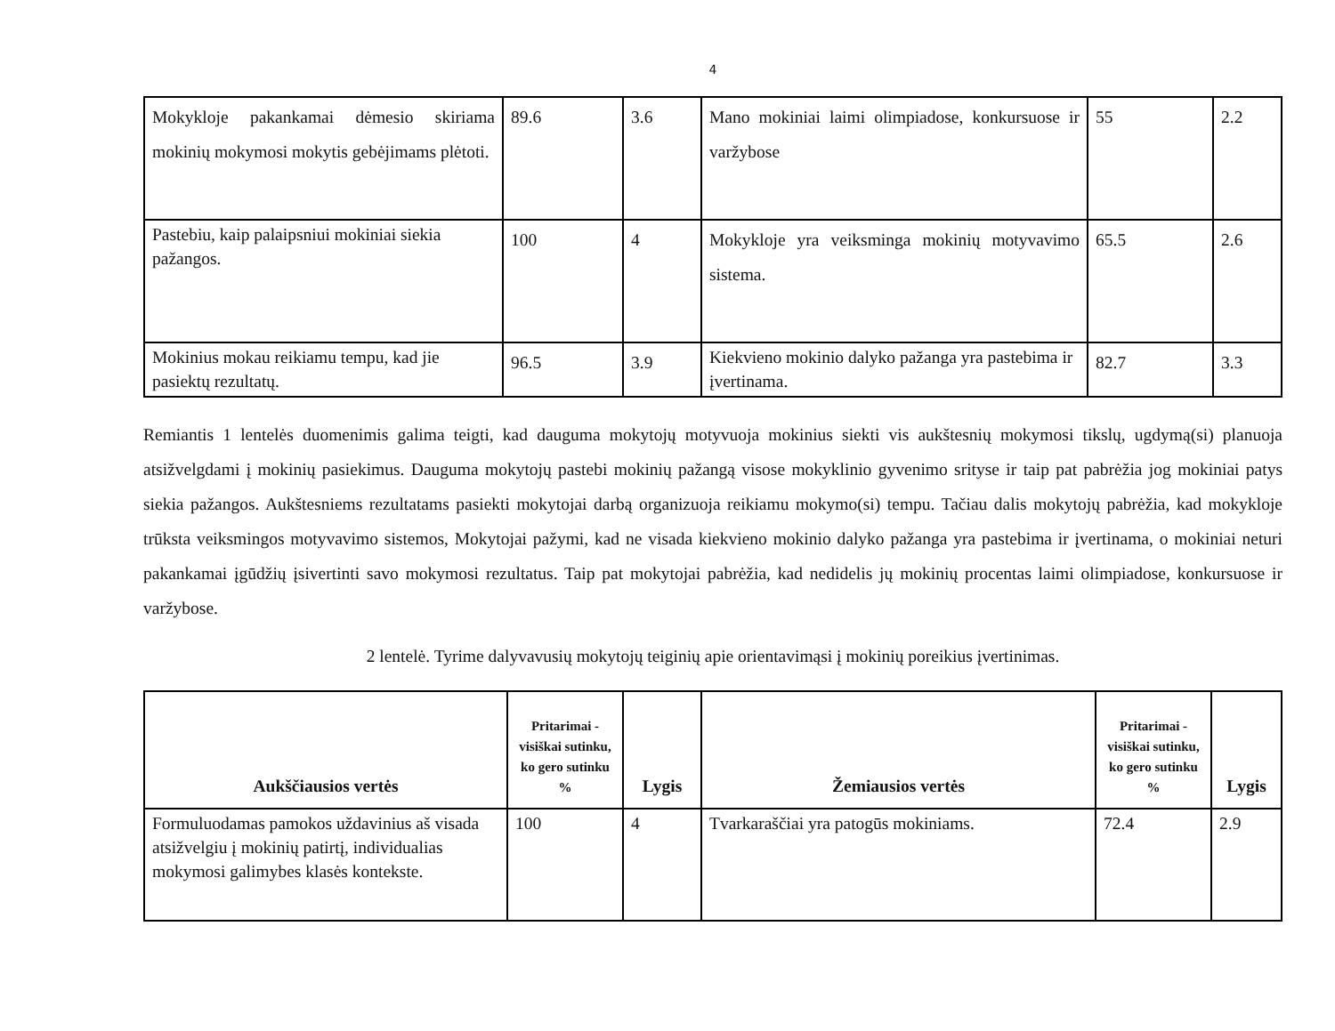4
| Mokykloje pakankamai dėmesio skiriama mokinių mokymosi mokytis gebėjimams plėtoti. | 89.6 | 3.6 | Mano mokiniai laimi olimpiadose, konkursuose ir varžybose | 55 | 2.2 |
| Pastebiu, kaip palaipsniui mokiniai siekia pažangos. | 100 | 4 | Mokykloje yra veiksminga mokinių motyvavimo sistema. | 65.5 | 2.6 |
| Mokinius mokau reikiamu tempu, kad jie pasiektų rezultatų. | 96.5 | 3.9 | Kiekvieno mokinio dalyko pažanga yra pastebima ir įvertinama. | 82.7 | 3.3 |
Remiantis 1 lentelės duomenimis galima teigti, kad dauguma mokytojų motyvuoja mokinius siekti vis aukštesnių mokymosi tikslų, ugdymą(si) planuoja atsižvelgdami į mokinių pasiekimus. Dauguma mokytojų pastebi mokinių pažangą visose mokyklinio gyvenimo srityse ir taip pat pabrėžia jog mokiniai patys siekia pažangos. Aukštesniems rezultatams pasiekti mokytojai darbą organizuoja reikiamu mokymo(si) tempu. Tačiau dalis mokytojų pabrėžia, kad mokykloje trūksta veiksmingos motyvavimo sistemos, Mokytojai pažymi, kad ne visada kiekvieno mokinio dalyko pažanga yra pastebima ir įvertinama, o mokiniai neturi pakankamai įgūdžių įsivertinti savo mokymosi rezultatus. Taip pat mokytojai pabrėžia, kad nedidelis jų mokinių procentas laimi olimpiadose, konkursuose ir varžybose.
2 lentelė. Tyrime dalyvavusių mokytojų teiginių apie orientavimąsi į mokinių poreikius įvertinimas.
| Aukščiausios vertės | Pritarimai - visiškai sutinku, ko gero sutinku % | Lygis | Žemiausios vertės | Pritarimai - visiškai sutinku, ko gero sutinku % | Lygis |
| --- | --- | --- | --- | --- | --- |
| Formuluodamas pamokos uždavinius aš visada atsižvelgiu į mokinių patirtį, individualias mokymosi galimybes klasės kontekste. | 100 | 4 | Tvarkaraščiai yra patogūs mokiniams. | 72.4 | 2.9 |